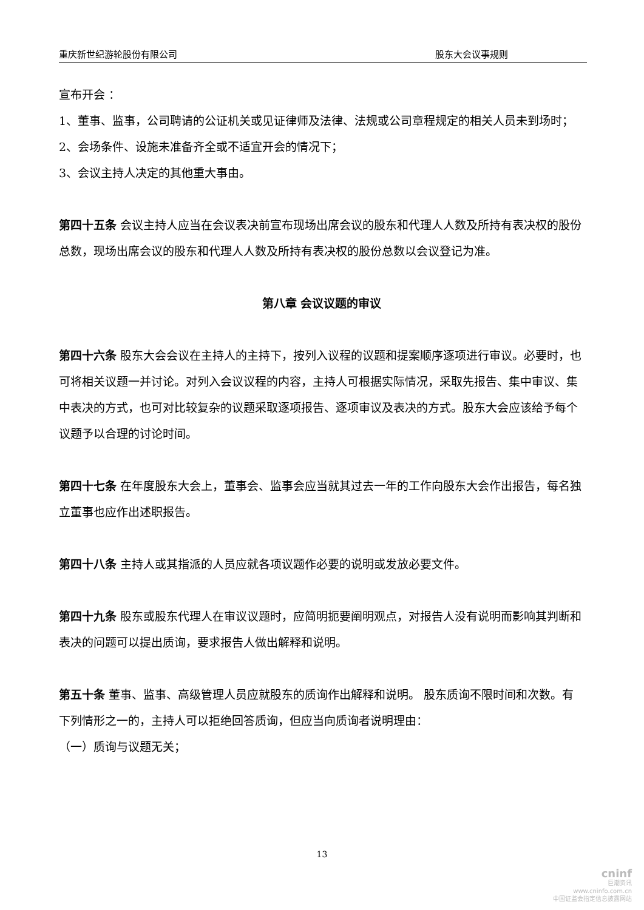重庆新世纪游轮股份有限公司 股东大会议事规则
宣布开会 ：
1、董事、监事，公司聘请的公证机关或见证律师及法律、法规或公司章程规定的相关人员未到场时；
2、会场条件、设施未准备齐全或不适宜开会的情况下；
3、会议主持人决定的其他重大事由。
第四十五条 会议主持人应当在会议表决前宣布现场出席会议的股东和代理人人数及所持有表决权的股份总数，现场出席会议的股东和代理人人数及所持有表决权的股份总数以会议登记为准。
第八章 会议议题的审议
第四十六条 股东大会会议在主持人的主持下，按列入议程的议题和提案顺序逐项进行审议。必要时，也可将相关议题一并讨论。对列入会议议程的内容，主持人可根据实际情况，采取先报告、集中审议、集中表决的方式，也可对比较复杂的议题采取逐项报告、逐项审议及表决的方式。股东大会应该给予每个议题予以合理的讨论时间。
第四十七条 在年度股东大会上，董事会、监事会应当就其过去一年的工作向股东大会作出报告，每名独立董事也应作出述职报告。
第四十八条 主持人或其指派的人员应就各项议题作必要的说明或发放必要文件。
第四十九条 股东或股东代理人在审议议题时，应简明扼要阐明观点，对报告人没有说明而影响其判断和表决的问题可以提出质询，要求报告人做出解释和说明。
第五十条 董事、监事、高级管理人员应就股东的质询作出解释和说明。 股东质询不限时间和次数。有下列情形之一的，主持人可以拒绝回答质询，但应当向质询者说明理由：
（一）质询与议题无关；
13
cninf
巨潮资讯
www.cninfo.com.cn
中国证监会指定信息披露网站